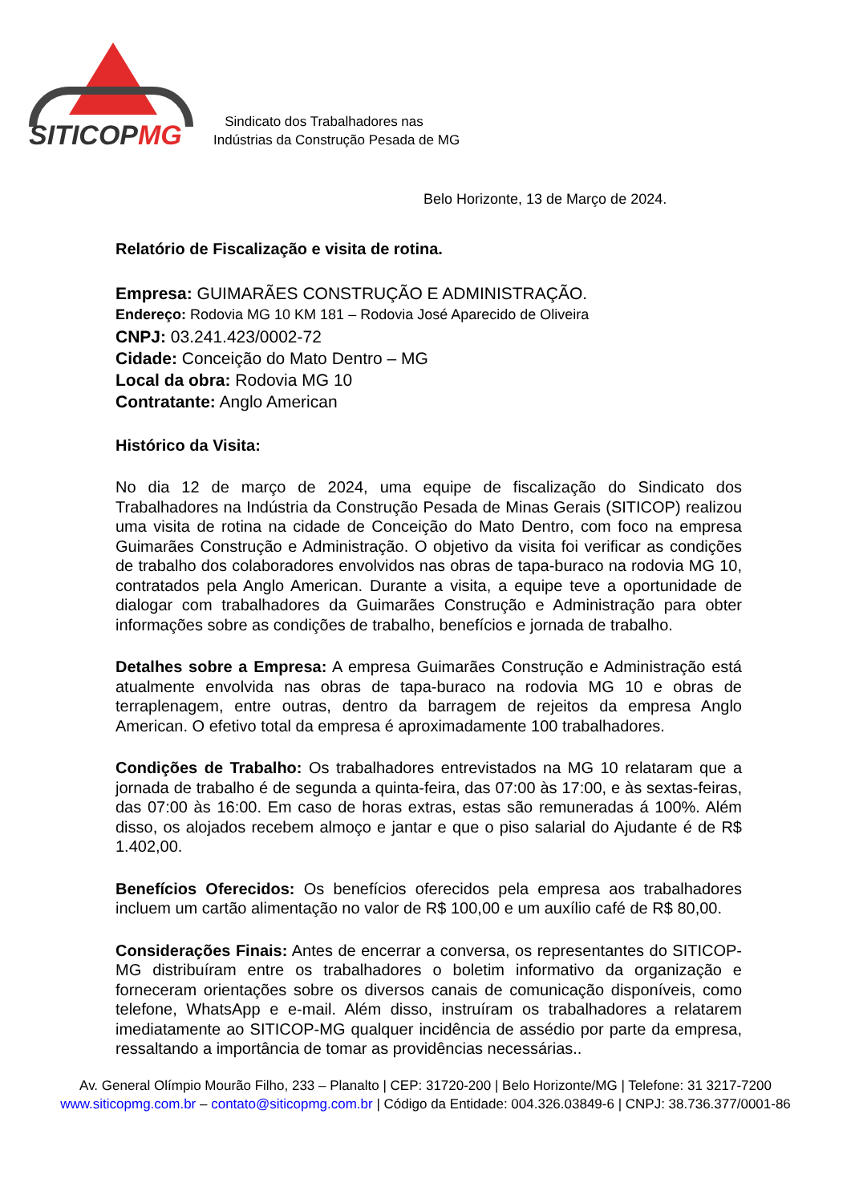SITICOPMG
Sindicato dos Trabalhadores nas
Indústrias da Construção Pesada de MG
Belo Horizonte, 13 de Março de 2024.
Relatório de Fiscalização e visita de rotina.
Empresa: GUIMARÃES CONSTRUÇÃO E ADMINISTRAÇÃO.
Endereço: Rodovia MG 10 KM 181 – Rodovia José Aparecido de Oliveira
CNPJ: 03.241.423/0002-72
Cidade: Conceição do Mato Dentro – MG
Local da obra: Rodovia MG 10
Contratante: Anglo American
Histórico da Visita:
No dia 12 de março de 2024, uma equipe de fiscalização do Sindicato dos Trabalhadores na Indústria da Construção Pesada de Minas Gerais (SITICOP) realizou uma visita de rotina na cidade de Conceição do Mato Dentro, com foco na empresa Guimarães Construção e Administração. O objetivo da visita foi verificar as condições de trabalho dos colaboradores envolvidos nas obras de tapa-buraco na rodovia MG 10, contratados pela Anglo American. Durante a visita, a equipe teve a oportunidade de dialogar com trabalhadores da Guimarães Construção e Administração para obter informações sobre as condições de trabalho, benefícios e jornada de trabalho.
Detalhes sobre a Empresa: A empresa Guimarães Construção e Administração está atualmente envolvida nas obras de tapa-buraco na rodovia MG 10 e obras de terraplenagem, entre outras, dentro da barragem de rejeitos da empresa Anglo American. O efetivo total da empresa é aproximadamente 100 trabalhadores.
Condições de Trabalho: Os trabalhadores entrevistados na MG 10 relataram que a jornada de trabalho é de segunda a quinta-feira, das 07:00 às 17:00, e às sextas-feiras, das 07:00 às 16:00. Em caso de horas extras, estas são remuneradas á 100%. Além disso, os alojados recebem almoço e jantar e que o piso salarial do Ajudante é de R$ 1.402,00.
Benefícios Oferecidos: Os benefícios oferecidos pela empresa aos trabalhadores incluem um cartão alimentação no valor de R$ 100,00 e um auxílio café de R$ 80,00.
Considerações Finais: Antes de encerrar a conversa, os representantes do SITICOP-MG distribuíram entre os trabalhadores o boletim informativo da organização e forneceram orientações sobre os diversos canais de comunicação disponíveis, como telefone, WhatsApp e e-mail. Além disso, instruíram os trabalhadores a relatarem imediatamente ao SITICOP-MG qualquer incidência de assédio por parte da empresa, ressaltando a importância de tomar as providências necessárias..
Av. General Olímpio Mourão Filho, 233 – Planalto | CEP: 31720-200 | Belo Horizonte/MG | Telefone: 31 3217-7200
www.siticopmg.com.br – contato@siticopmg.com.br | Código da Entidade: 004.326.03849-6 | CNPJ: 38.736.377/0001-86